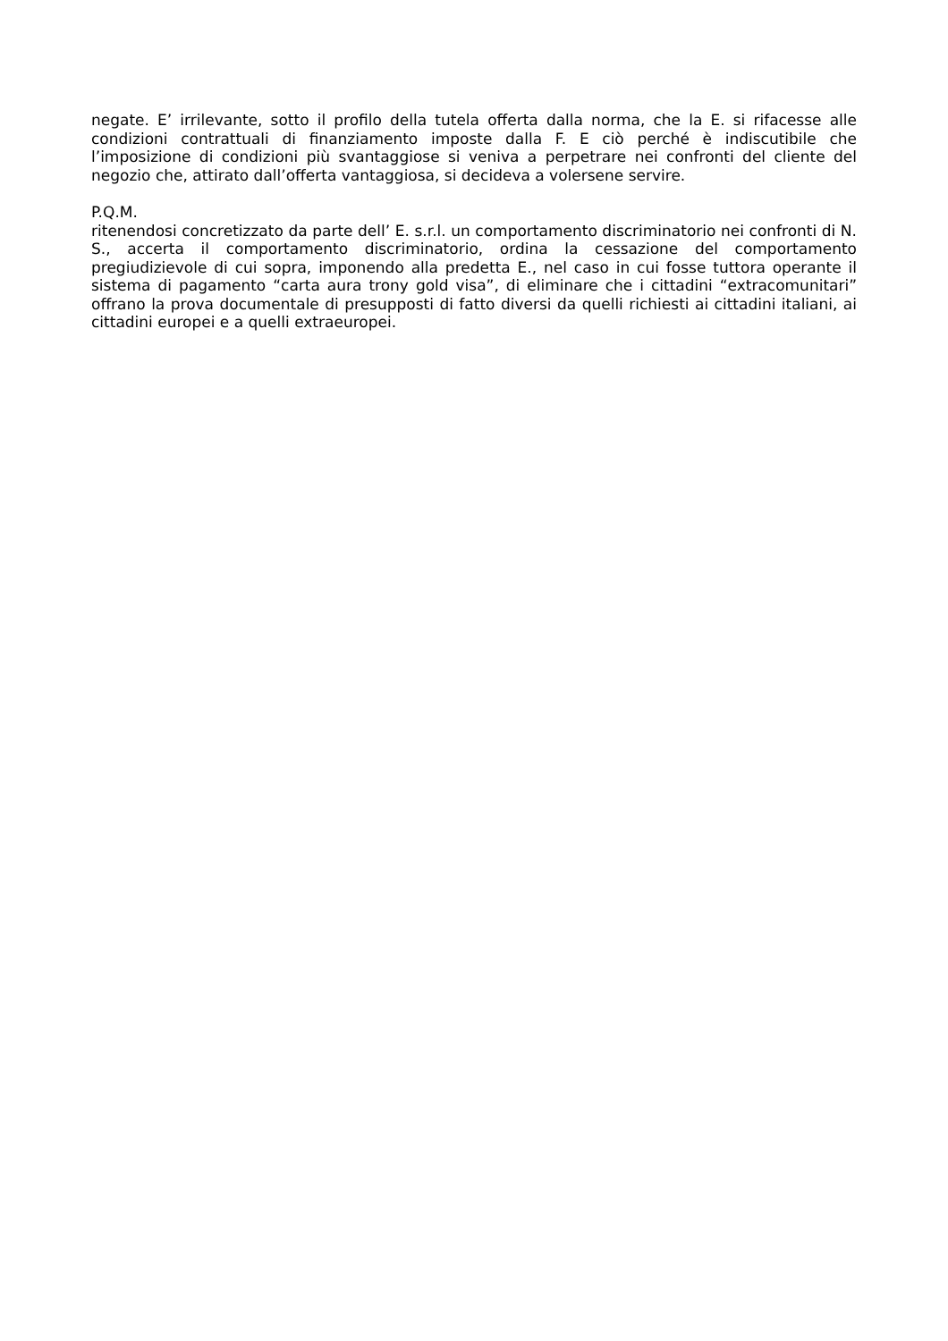negate. E’ irrilevante, sotto il profilo della tutela offerta dalla norma, che la E. si rifacesse alle condizioni contrattuali di finanziamento imposte dalla F. E ciò perché è indiscutibile che l’imposizione di condizioni più svantaggiose si veniva a perpetrare nei confronti del cliente del negozio che, attirato dall’offerta vantaggiosa, si decideva a volersene servire.
P.Q.M.
ritenendosi concretizzato da parte dell’ E. s.r.l. un comportamento discriminatorio nei confronti di N. S., accerta il comportamento discriminatorio, ordina la cessazione del comportamento pregiudizievole di cui sopra, imponendo alla predetta E., nel caso in cui fosse tuttora operante il sistema di pagamento “carta aura trony gold visa”, di eliminare che i cittadini “extracomunitari” offrano la prova documentale di presupposti di fatto diversi da quelli richiesti ai cittadini italiani, ai cittadini europei e a quelli extraeuropei.